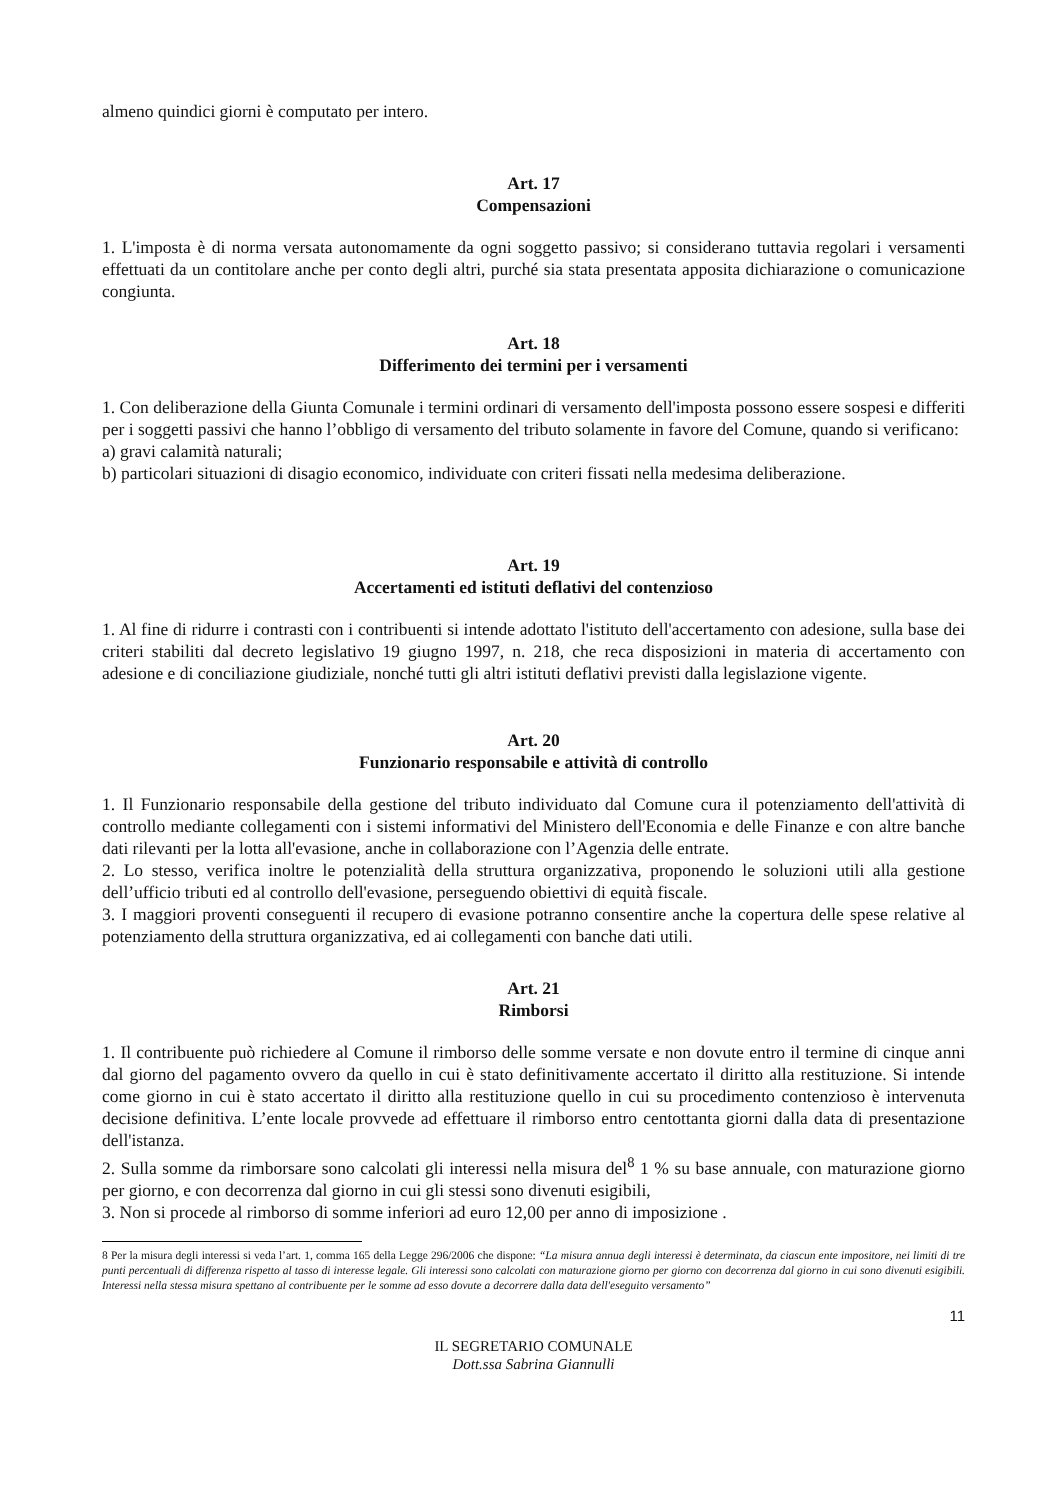almeno quindici giorni è computato per intero.
Art. 17
Compensazioni
1. L'imposta è di norma versata autonomamente da ogni soggetto passivo; si considerano tuttavia regolari i versamenti effettuati da un contitolare anche per conto degli altri, purché sia stata presentata apposita dichiarazione o comunicazione congiunta.
Art. 18
Differimento dei termini per i versamenti
1. Con deliberazione della Giunta Comunale i termini ordinari di versamento dell'imposta possono essere sospesi e differiti per i soggetti passivi che hanno l’obbligo di versamento del tributo solamente in favore del Comune, quando si verificano:
a) gravi calamità naturali;
b) particolari situazioni di disagio economico, individuate con criteri fissati nella medesima deliberazione.
Art. 19
Accertamenti ed istituti deflativi del contenzioso
1. Al fine di ridurre i contrasti con i contribuenti si intende adottato l'istituto dell'accertamento con adesione, sulla base dei criteri stabiliti dal decreto legislativo 19 giugno 1997, n. 218, che reca disposizioni in materia di accertamento con adesione e di conciliazione giudiziale, nonché tutti gli altri istituti deflativi previsti dalla legislazione vigente.
Art. 20
Funzionario responsabile e attività di controllo
1. Il Funzionario responsabile della gestione del tributo individuato dal Comune cura il potenziamento dell'attività di controllo mediante collegamenti con i sistemi informativi del Ministero dell'Economia e delle Finanze e con altre banche dati rilevanti per la lotta all'evasione, anche in collaborazione con l’Agenzia delle entrate.
2. Lo stesso, verifica inoltre le potenzialità della struttura organizzativa, proponendo le soluzioni utili alla gestione dell’ufficio tributi ed al controllo dell'evasione, perseguendo obiettivi di equità fiscale.
3. I maggiori proventi conseguenti il recupero di evasione potranno consentire anche la copertura delle spese relative al potenziamento della struttura organizzativa, ed ai collegamenti con banche dati utili.
Art. 21
Rimborsi
1. Il contribuente può richiedere al Comune il rimborso delle somme versate e non dovute entro il termine di cinque anni dal giorno del pagamento ovvero da quello in cui è stato definitivamente accertato il diritto alla restituzione. Si intende come giorno in cui è stato accertato il diritto alla restituzione quello in cui su procedimento contenzioso è intervenuta decisione definitiva. L’ente locale provvede ad effettuare il rimborso entro centottanta giorni dalla data di presentazione dell'istanza.
2. Sulla somme da rimborsare sono calcolati gli interessi nella misura del<sup>8</sup> 1 % su base annuale, con maturazione giorno per giorno, e con decorrenza dal giorno in cui gli stessi sono divenuti esigibili,
3. Non si procede al rimborso di somme inferiori ad euro 12,00 per anno di imposizione .
8 Per la misura degli interessi si veda l’art. 1, comma 165 della Legge 296/2006 che dispone: “La misura annua degli interessi è determinata, da ciascun ente impositore, nei limiti di tre punti percentuali di differenza rispetto al tasso di interesse legale. Gli interessi sono calcolati con maturazione giorno per giorno con decorrenza dal giorno in cui sono divenuti esigibili. Interessi nella stessa misura spettano al contribuente per le somme ad esso dovute a decorrere dalla data dell'eseguito versamento”
11
IL SEGRETARIO COMUNALE
Dott.ssa Sabrina Giannulli